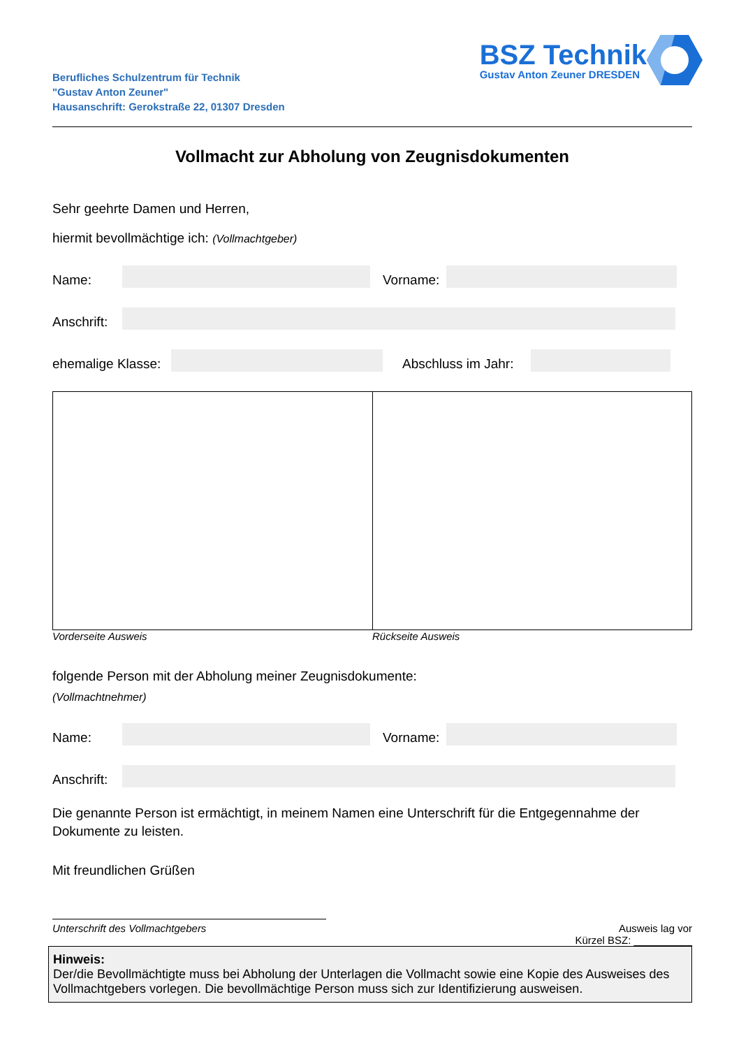Berufliches Schulzentrum für Technik
"Gustav Anton Zeuner"
Hausanschrift: Gerokstraße 22, 01307 Dresden
BSZ Technik
Gustav Anton Zeuner DRESDEN
Vollmacht zur Abholung von Zeugnisdokumenten
Sehr geehrte Damen und Herren,
hiermit bevollmächtige ich: (Vollmachtgeber)
Name:
Vorname:
Anschrift:
ehemalige Klasse:
Abschluss im Jahr:
Vorderseite Ausweis Rückseite Ausweis
folgende Person mit der Abholung meiner Zeugnisdokumente:
(Vollmachtnehmer)
Name:
Vorname:
Anschrift:
Die genannte Person ist ermächtigt, in meinem Namen eine Unterschrift für die Entgegennahme der Dokumente zu leisten.
Mit freundlichen Grüßen
Unterschrift des Vollmachtgebers Ausweis lag vor
Kürzel BSZ: __________
Hinweis:
Der/die Bevollmächtigte muss bei Abholung der Unterlagen die Vollmacht sowie eine Kopie des Ausweises des Vollmachtgebers vorlegen. Die bevollmächtige Person muss sich zur Identifizierung ausweisen.